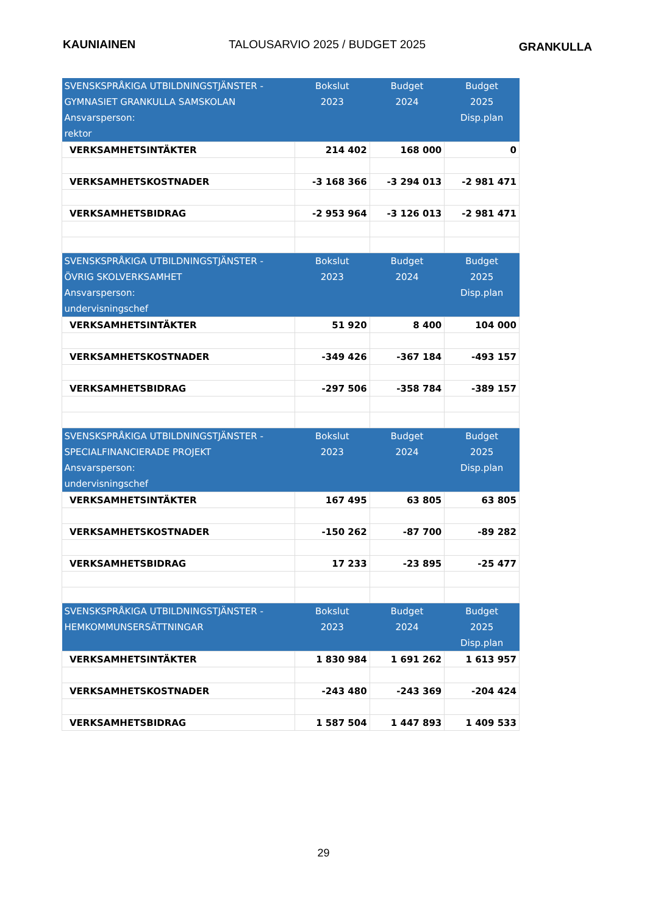KAUNIAINEN TALOUSARVIO 2025 / BUDGET 2025 GRANKULLA
| SVENSKSPRÅKIGA UTBILDNINGSTJÄNSTER - GYMNASIET GRANKULLA SAMSKOLAN Ansvarsperson: rektor | Bokslut 2023 | Budget 2024 | Budget 2025 Disp.plan |
| --- | --- | --- | --- |
| VERKSAMHETSINTÄKTER | 214 402 | 168 000 | 0 |
| VERKSAMHETSKOSTNADER | -3 168 366 | -3 294 013 | -2 981 471 |
| VERKSAMHETSBIDRAG | -2 953 964 | -3 126 013 | -2 981 471 |
| SVENSKSPRÅKIGA UTBILDNINGSTJÄNSTER - ÖVRIG SKOLVERKSAMHET Ansvarsperson: undervisningschef | Bokslut 2023 | Budget 2024 | Budget 2025 Disp.plan |
| VERKSAMHETSINTÄKTER | 51 920 | 8 400 | 104 000 |
| VERKSAMHETSKOSTNADER | -349 426 | -367 184 | -493 157 |
| VERKSAMHETSBIDRAG | -297 506 | -358 784 | -389 157 |
| SVENSKSPRÅKIGA UTBILDNINGSTJÄNSTER - SPECIALFINANCIERADE PROJEKT Ansvarsperson: undervisningschef | Bokslut 2023 | Budget 2024 | Budget 2025 Disp.plan |
| VERKSAMHETSINTÄKTER | 167 495 | 63 805 | 63 805 |
| VERKSAMHETSKOSTNADER | -150 262 | -87 700 | -89 282 |
| VERKSAMHETSBIDRAG | 17 233 | -23 895 | -25 477 |
| SVENSKSPRÅKIGA UTBILDNINGSTJÄNSTER - HEMKOMMUNSERSÄTTNINGAR | Bokslut 2023 | Budget 2024 | Budget 2025 Disp.plan |
| VERKSAMHETSINTÄKTER | 1 830 984 | 1 691 262 | 1 613 957 |
| VERKSAMHETSKOSTNADER | -243 480 | -243 369 | -204 424 |
| VERKSAMHETSBIDRAG | 1 587 504 | 1 447 893 | 1 409 533 |
29